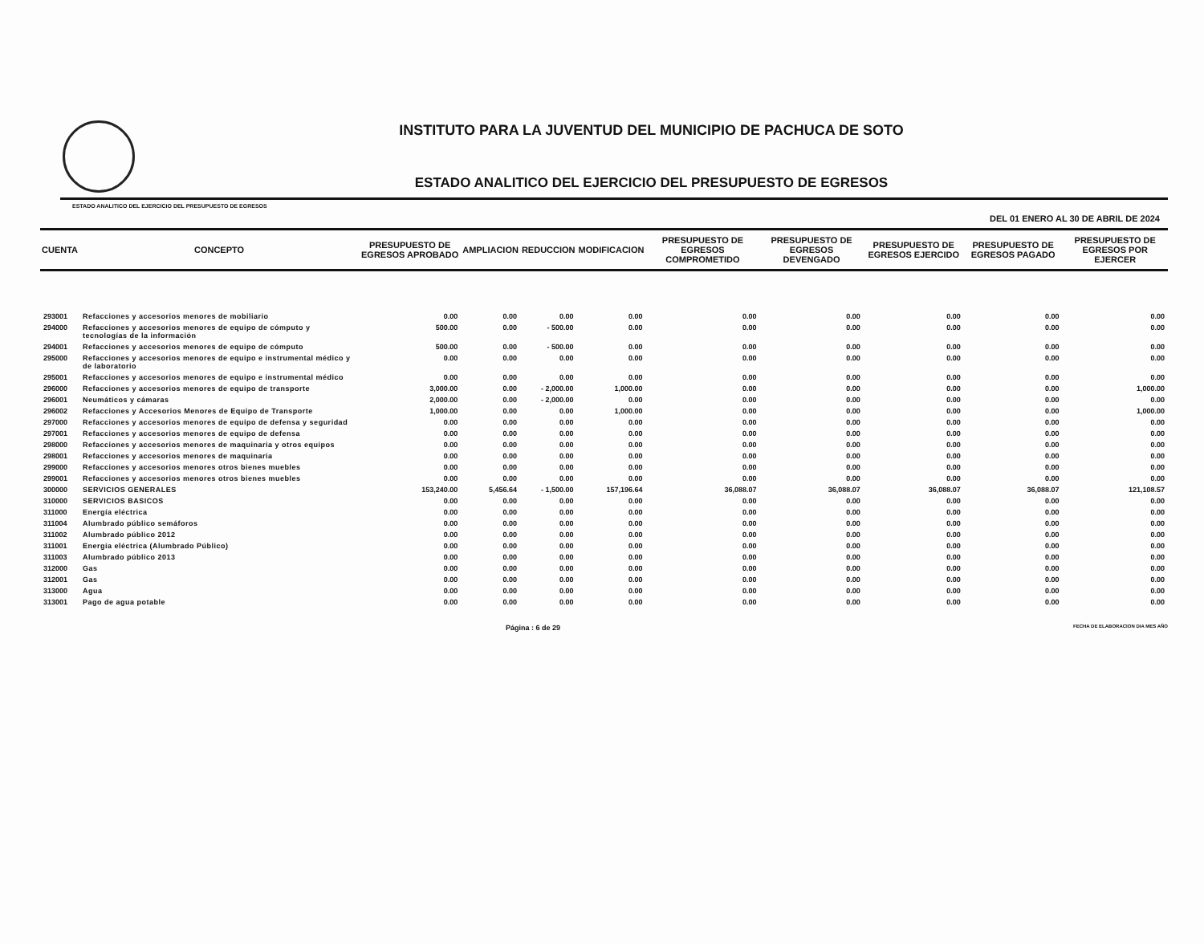INSTITUTO PARA LA JUVENTUD DEL MUNICIPIO DE PACHUCA DE SOTO
ESTADO ANALITICO DEL EJERCICIO DEL PRESUPUESTO DE EGRESOS
ESTADO ANALITICO DEL EJERCICIO DEL PRESUPUESTO DE EGRESOS
DEL 01 ENERO AL 30 DE ABRIL DE 2024
| CUENTA | CONCEPTO | PRESUPUESTO DE EGRESOS APROBADO | AMPLIACION | REDUCCION | MODIFICACION | PRESUPUESTO DE EGRESOS COMPROMETIDO | PRESUPUESTO DE EGRESOS DEVENGADO | PRESUPUESTO DE EGRESOS EJERCIDO | PRESUPUESTO DE EGRESOS PAGADO | PRESUPUESTO DE EGRESOS POR EJERCER |
| --- | --- | --- | --- | --- | --- | --- | --- | --- | --- | --- |
| 293001 | Refacciones y accesorios menores de mobiliario | 0.00 | 0.00 | 0.00 | 0.00 | 0.00 | 0.00 | 0.00 | 0.00 | 0.00 |
| 294000 | Refacciones y accesorios menores de equipo de cómputo y tecnologías de la información | 500.00 | 0.00 | - 500.00 | 0.00 | 0.00 | 0.00 | 0.00 | 0.00 | 0.00 |
| 294001 | Refacciones y accesorios menores de equipo de cómputo | 500.00 | 0.00 | - 500.00 | 0.00 | 0.00 | 0.00 | 0.00 | 0.00 | 0.00 |
| 295000 | Refacciones y accesorios menores de equipo e instrumental médico y de laboratorio | 0.00 | 0.00 | 0.00 | 0.00 | 0.00 | 0.00 | 0.00 | 0.00 | 0.00 |
| 295001 | Refacciones y accesorios menores de equipo e instrumental médico | 0.00 | 0.00 | 0.00 | 0.00 | 0.00 | 0.00 | 0.00 | 0.00 | 0.00 |
| 296000 | Refacciones y accesorios menores de equipo de transporte | 3,000.00 | 0.00 | - 2,000.00 | 1,000.00 | 0.00 | 0.00 | 0.00 | 0.00 | 1,000.00 |
| 296001 | Neumáticos y cámaras | 2,000.00 | 0.00 | - 2,000.00 | 0.00 | 0.00 | 0.00 | 0.00 | 0.00 | 0.00 |
| 296002 | Refacciones y Accesorios Menores de Equipo de Transporte | 1,000.00 | 0.00 | 0.00 | 1,000.00 | 0.00 | 0.00 | 0.00 | 0.00 | 1,000.00 |
| 297000 | Refacciones y accesorios menores de equipo de defensa y seguridad | 0.00 | 0.00 | 0.00 | 0.00 | 0.00 | 0.00 | 0.00 | 0.00 | 0.00 |
| 297001 | Refacciones y accesorios menores de equipo de defensa | 0.00 | 0.00 | 0.00 | 0.00 | 0.00 | 0.00 | 0.00 | 0.00 | 0.00 |
| 298000 | Refacciones y accesorios menores de maquinaria y otros equipos | 0.00 | 0.00 | 0.00 | 0.00 | 0.00 | 0.00 | 0.00 | 0.00 | 0.00 |
| 298001 | Refacciones y accesorios menores de maquinaria | 0.00 | 0.00 | 0.00 | 0.00 | 0.00 | 0.00 | 0.00 | 0.00 | 0.00 |
| 299000 | Refacciones y accesorios menores otros bienes muebles | 0.00 | 0.00 | 0.00 | 0.00 | 0.00 | 0.00 | 0.00 | 0.00 | 0.00 |
| 299001 | Refacciones y accesorios menores otros bienes muebles | 0.00 | 0.00 | 0.00 | 0.00 | 0.00 | 0.00 | 0.00 | 0.00 | 0.00 |
| 300000 | SERVICIOS GENERALES | 153,240.00 | 5,456.64 | - 1,500.00 | 157,196.64 | 36,088.07 | 36,088.07 | 36,088.07 | 36,088.07 | 121,108.57 |
| 310000 | SERVICIOS BASICOS | 0.00 | 0.00 | 0.00 | 0.00 | 0.00 | 0.00 | 0.00 | 0.00 | 0.00 |
| 311000 | Energía eléctrica | 0.00 | 0.00 | 0.00 | 0.00 | 0.00 | 0.00 | 0.00 | 0.00 | 0.00 |
| 311004 | Alumbrado público semáforos | 0.00 | 0.00 | 0.00 | 0.00 | 0.00 | 0.00 | 0.00 | 0.00 | 0.00 |
| 311002 | Alumbrado público 2012 | 0.00 | 0.00 | 0.00 | 0.00 | 0.00 | 0.00 | 0.00 | 0.00 | 0.00 |
| 311001 | Energía eléctrica (Alumbrado Público) | 0.00 | 0.00 | 0.00 | 0.00 | 0.00 | 0.00 | 0.00 | 0.00 | 0.00 |
| 311003 | Alumbrado público 2013 | 0.00 | 0.00 | 0.00 | 0.00 | 0.00 | 0.00 | 0.00 | 0.00 | 0.00 |
| 312000 | Gas | 0.00 | 0.00 | 0.00 | 0.00 | 0.00 | 0.00 | 0.00 | 0.00 | 0.00 |
| 312001 | Gas | 0.00 | 0.00 | 0.00 | 0.00 | 0.00 | 0.00 | 0.00 | 0.00 | 0.00 |
| 313000 | Agua | 0.00 | 0.00 | 0.00 | 0.00 | 0.00 | 0.00 | 0.00 | 0.00 | 0.00 |
| 313001 | Pago de agua potable | 0.00 | 0.00 | 0.00 | 0.00 | 0.00 | 0.00 | 0.00 | 0.00 | 0.00 |
Página : 6 de 29 FECHA DE ELABORACION DIA MES AÑO